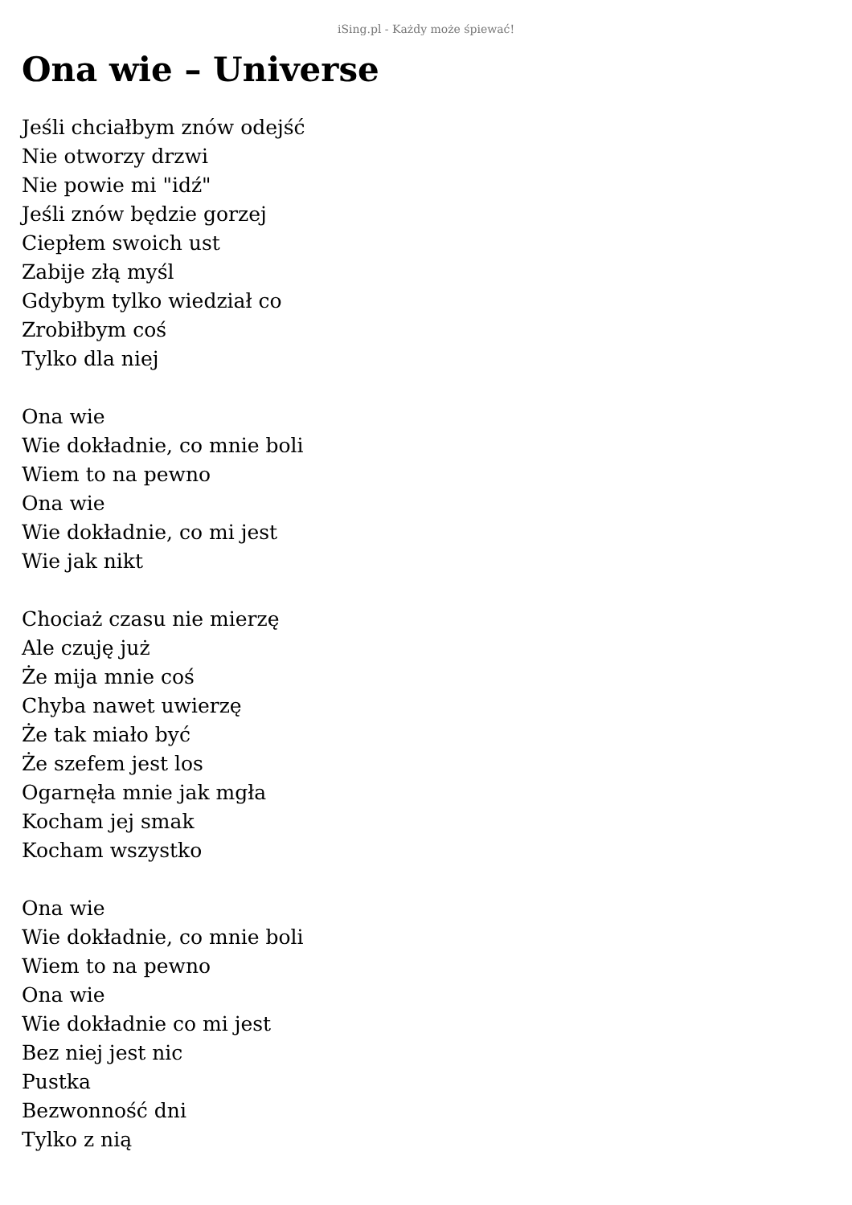iSing.pl - Każdy może śpiewać!
Ona wie – Universe
Jeśli chciałbym znów odejść
Nie otworzy drzwi
Nie powie mi "idź"
Jeśli znów będzie gorzej
Ciepłem swoich ust
Zabije złą myśl
Gdybym tylko wiedział co
Zrobiłbym coś
Tylko dla niej
Ona wie
Wie dokładnie, co mnie boli
Wiem to na pewno
Ona wie
Wie dokładnie, co mi jest
Wie jak nikt
Chociaż czasu nie mierzę
Ale czuję już
Że mija mnie coś
Chyba nawet uwierzę
Że tak miało być
Że szefem jest los
Ogarnęła mnie jak mgła
Kocham jej smak
Kocham wszystko
Ona wie
Wie dokładnie, co mnie boli
Wiem to na pewno
Ona wie
Wie dokładnie co mi jest
Bez niej jest nic
Pustka
Bezwonność dni
Tylko z nią